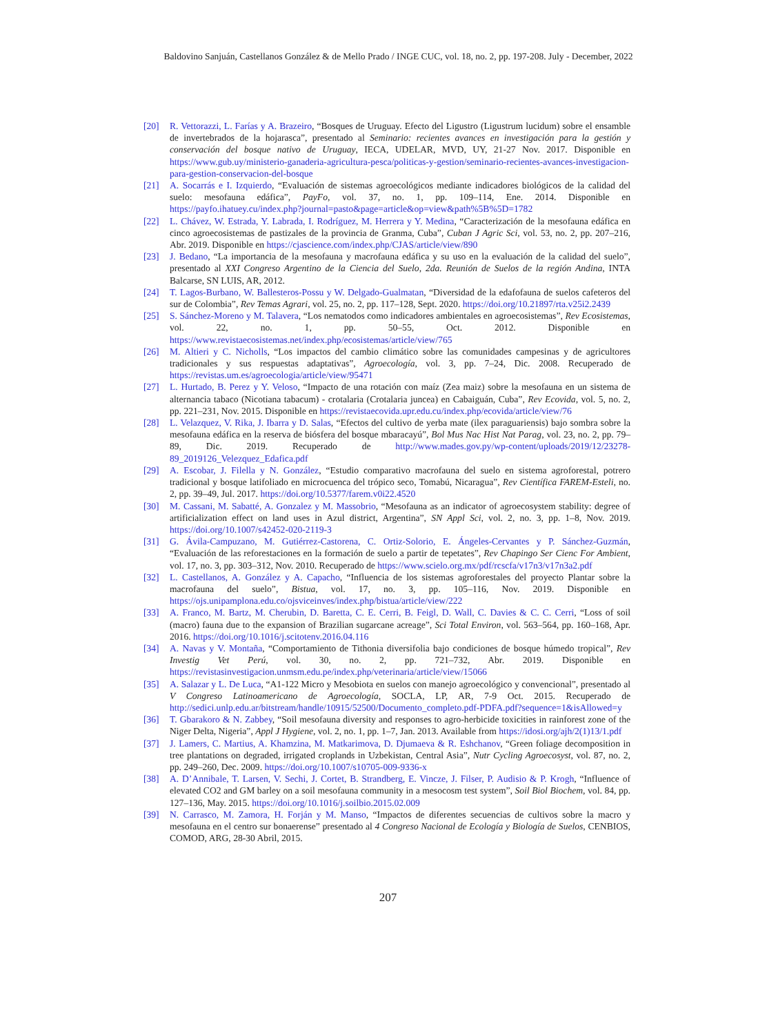Baldovino Sanjuán, Castellanos González & de Mello Prado / INGE CUC, vol. 18, no. 2, pp. 197-208. July - December, 2022
[20] R. Vettorazzi, L. Farías y A. Brazeiro, “Bosques de Uruguay. Efecto del Ligustro (Ligustrum lucidum) sobre el ensamble de invertebrados de la hojarasca”, presentado al Seminario: recientes avances en investigación para la gestión y conservación del bosque nativo de Uruguay, IECA, UDELAR, MVD, UY, 21-27 Nov. 2017. Disponible en https://www.gub.uy/ministerio-ganaderia-agricultura-pesca/politicas-y-gestion/seminario-recientes-avances-investigacion-para-gestion-conservacion-del-bosque
[21] A. Socarrás e I. Izquierdo, “Evaluación de sistemas agroecológicos mediante indicadores biológicos de la calidad del suelo: mesofauna edáfica”, PayFo, vol. 37, no. 1, pp. 109–114, Ene. 2014. Disponible en https://payfo.ihatuey.cu/index.php?journal=pasto&page=article&op=view&path%5B%5D=1782
[22] L. Chávez, W. Estrada, Y. Labrada, I. Rodríguez, M. Herrera y Y. Medina, “Caracterización de la mesofauna edáfica en cinco agroecosistemas de pastizales de la provincia de Granma, Cuba”, Cuban J Agric Sci, vol. 53, no. 2, pp. 207–216, Abr. 2019. Disponible en https://cjascience.com/index.php/CJAS/article/view/890
[23] J. Bedano, “La importancia de la mesofauna y macrofauna edáfica y su uso en la evaluación de la calidad del suelo”, presentado al XXI Congreso Argentino de la Ciencia del Suelo, 2da. Reunión de Suelos de la región Andina, INTA Balcarse, SN LUIS, AR, 2012.
[24] T. Lagos-Burbano, W. Ballesteros-Possu y W. Delgado-Gualmatan, “Diversidad de la edafofauna de suelos cafeteros del sur de Colombia”, Rev Temas Agrari, vol. 25, no. 2, pp. 117–128, Sept. 2020. https://doi.org/10.21897/rta.v25i2.2439
[25] S. Sánchez-Moreno y M. Talavera, “Los nematodos como indicadores ambientales en agroecosistemas”, Rev Ecosistemas, vol. 22, no. 1, pp. 50–55, Oct. 2012. Disponible en https://www.revistaecosistemas.net/index.php/ecosistemas/article/view/765
[26] M. Altieri y C. Nicholls, “Los impactos del cambio climático sobre las comunidades campesinas y de agricultores tradicionales y sus respuestas adaptativas”, Agroecología, vol. 3, pp. 7–24, Dic. 2008. Recuperado de https://revistas.um.es/agroecologia/article/view/95471
[27] L. Hurtado, B. Perez y Y. Veloso, “Impacto de una rotación con maíz (Zea maiz) sobre la mesofauna en un sistema de alternancia tabaco (Nicotiana tabacum) - crotalaria (Crotalaria juncea) en Cabaiguán, Cuba”, Rev Ecovida, vol. 5, no. 2, pp. 221–231, Nov. 2015. Disponible en https://revistaecovida.upr.edu.cu/index.php/ecovida/article/view/76
[28] L. Velazquez, V. Rika, J. Ibarra y D. Salas, “Efectos del cultivo de yerba mate (ilex paraguariensis) bajo sombra sobre la mesofauna edáfica en la reserva de biósfera del bosque mbaracayú”, Bol Mus Nac Hist Nat Parag, vol. 23, no. 2, pp. 79–89, Dic. 2019. Recuperado de http://www.mades.gov.py/wp-content/uploads/2019/12/23278-89_2019126_Velezquez_Edafica.pdf
[29] A. Escobar, J. Filella y N. González, “Estudio comparativo macrofauna del suelo en sistema agroforestal, potrero tradicional y bosque latifoliado en microcuenca del trópico seco, Tomabú, Nicaragua”, Rev Científica FAREM-Esteli, no. 2, pp. 39–49, Jul. 2017. https://doi.org/10.5377/farem.v0i22.4520
[30] M. Cassani, M. Sabatté, A. Gonzalez y M. Massobrio, “Mesofauna as an indicator of agroecosystem stability: degree of artificialization effect on land uses in Azul district, Argentina”, SN Appl Sci, vol. 2, no. 3, pp. 1–8, Nov. 2019. https://doi.org/10.1007/s42452-020-2119-3
[31] G. Ávila-Campuzano, M. Gutiérrez-Castorena, C. Ortiz-Solorio, E. Ángeles-Cervantes y P. Sánchez-Guzmán, “Evaluación de las reforestaciones en la formación de suelo a partir de tepetates”, Rev Chapingo Ser Cienc For Ambient, vol. 17, no. 3, pp. 303–312, Nov. 2010. Recuperado de https://www.scielo.org.mx/pdf/rcscfa/v17n3/v17n3a2.pdf
[32] L. Castellanos, A. González y A. Capacho, “Influencia de los sistemas agroforestales del proyecto Plantar sobre la macrofauna del suelo”, Bistua, vol. 17, no. 3, pp. 105–116, Nov. 2019. Disponible en https://ojs.unipamplona.edu.co/ojsviceinves/index.php/bistua/article/view/222
[33] A. Franco, M. Bartz, M. Cherubin, D. Baretta, C. E. Cerri, B. Feigl, D. Wall, C. Davies & C. C. Cerri, “Loss of soil (macro) fauna due to the expansion of Brazilian sugarcane acreage”, Sci Total Environ, vol. 563–564, pp. 160–168, Apr. 2016. https://doi.org/10.1016/j.scitotenv.2016.04.116
[34] A. Navas y V. Montaña, “Comportamiento de Tithonia diversifolia bajo condiciones de bosque húmedo tropical”, Rev Investig Vet Perú, vol. 30, no. 2, pp. 721–732, Abr. 2019. Disponible en https://revistasinvestigacion.unmsm.edu.pe/index.php/veterinaria/article/view/15066
[35] A. Salazar y L. De Luca, “A1-122 Micro y Mesobiota en suelos con manejo agroecológico y convencional”, presentado al V Congreso Latinoamericano de Agroecología, SOCLA, LP, AR, 7-9 Oct. 2015. Recuperado de http://sedici.unlp.edu.ar/bitstream/handle/10915/52500/Documento_completo.pdf-PDFA.pdf?sequence=1&isAllowed=y
[36] T. Gbarakoro & N. Zabbey, “Soil mesofauna diversity and responses to agro-herbicide toxicities in rainforest zone of the Niger Delta, Nigeria”, Appl J Hygiene, vol. 2, no. 1, pp. 1–7, Jan. 2013. Available from https://idosi.org/ajh/2(1)13/1.pdf
[37] J. Lamers, C. Martius, A. Khamzina, M. Matkarimova, D. Djumaeva & R. Eshchanov, “Green foliage decomposition in tree plantations on degraded, irrigated croplands in Uzbekistan, Central Asia”, Nutr Cycling Agroecosyst, vol. 87, no. 2, pp. 249–260, Dec. 2009. https://doi.org/10.1007/s10705-009-9336-x
[38] A. D’Annibale, T. Larsen, V. Sechi, J. Cortet, B. Strandberg, E. Vincze, J. Filser, P. Audisio & P. Krogh, “Influence of elevated CO2 and GM barley on a soil mesofauna community in a mesocosm test system”, Soil Biol Biochem, vol. 84, pp. 127–136, May. 2015. https://doi.org/10.1016/j.soilbio.2015.02.009
[39] N. Carrasco, M. Zamora, H. Forján y M. Manso, “Impactos de diferentes secuencias de cultivos sobre la macro y mesofauna en el centro sur bonaerense” presentado al 4 Congreso Nacional de Ecología y Biología de Suelos, CENBIOS, COMOD, ARG, 28-30 Abril, 2015.
207